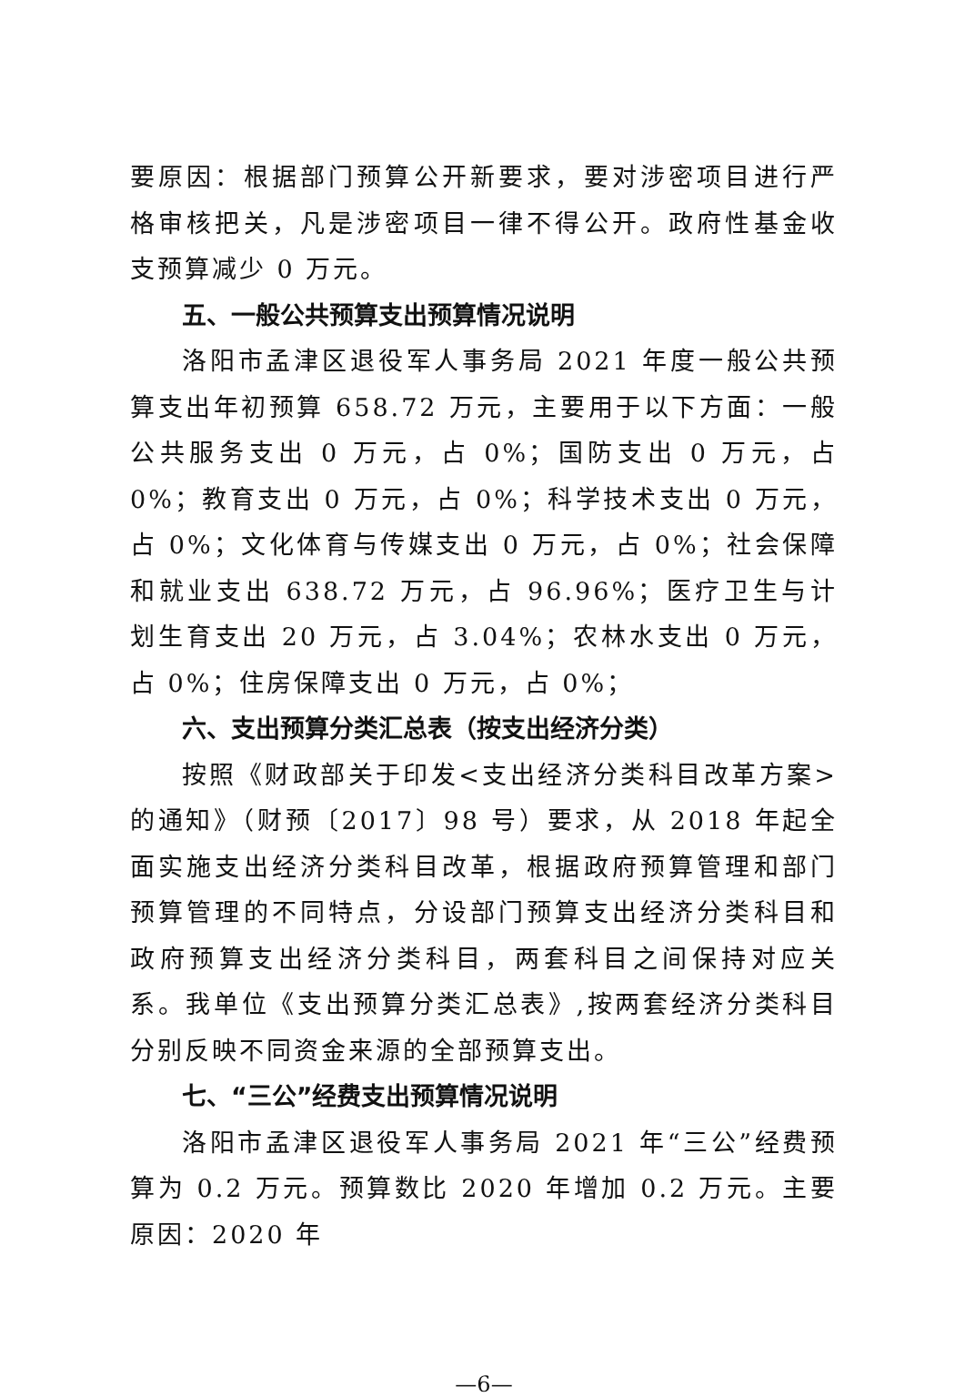要原因：根据部门预算公开新要求，要对涉密项目进行严格审核把关，凡是涉密项目一律不得公开。政府性基金收支预算减少 0 万元。
五、一般公共预算支出预算情况说明
洛阳市孟津区退役军人事务局 2021 年度一般公共预算支出年初预算 658.72 万元，主要用于以下方面：一般公共服务支出 0 万元，占 0%；国防支出 0 万元，占 0%；教育支出 0 万元，占 0%；科学技术支出 0 万元，占 0%；文化体育与传媒支出 0 万元，占 0%；社会保障和就业支出 638.72 万元，占 96.96%；医疗卫生与计划生育支出 20 万元，占 3.04%；农林水支出 0 万元，占 0%；住房保障支出 0 万元，占 0%；
六、支出预算分类汇总表（按支出经济分类）
按照《财政部关于印发<支出经济分类科目改革方案>的通知》（财预〔2017〕98 号）要求，从 2018 年起全面实施支出经济分类科目改革，根据政府预算管理和部门预算管理的不同特点，分设部门预算支出经济分类科目和政府预算支出经济分类科目，两套科目之间保持对应关系。我单位《支出预算分类汇总表》,按两套经济分类科目分别反映不同资金来源的全部预算支出。
七、“三公”经费支出预算情况说明
洛阳市孟津区退役军人事务局 2021 年“三公”经费预算为 0.2 万元。预算数比 2020 年增加 0.2 万元。主要原因：2020 年
—6—